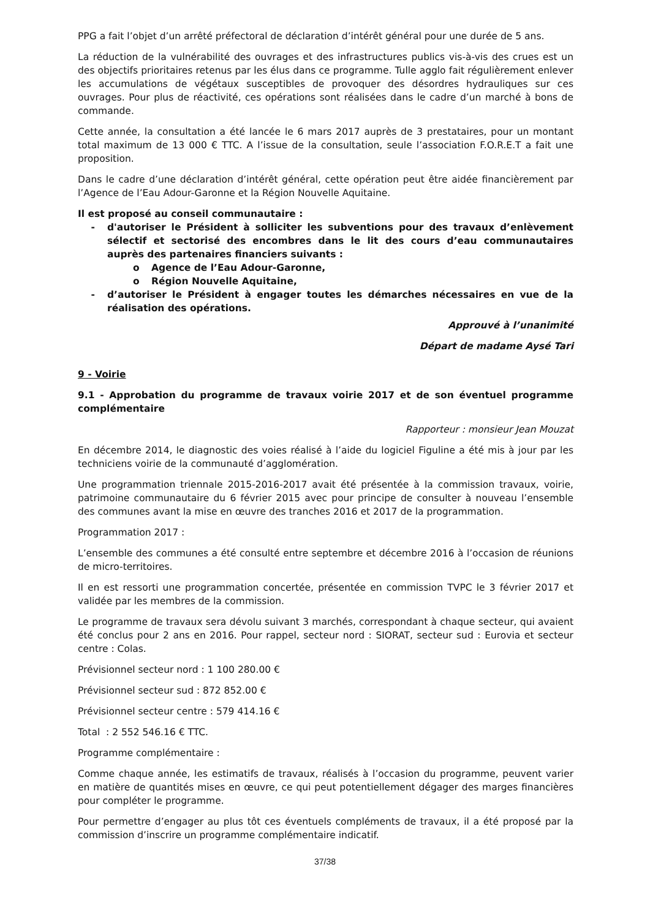PPG a fait l’objet d’un arrêté préfectoral de déclaration d’intérêt général pour une durée de 5 ans.
La réduction de la vulnérabilité des ouvrages et des infrastructures publics vis-à-vis des crues est un des objectifs prioritaires retenus par les élus dans ce programme. Tulle agglo fait régulièrement enlever les accumulations de végétaux susceptibles de provoquer des désordres hydrauliques sur ces ouvrages. Pour plus de réactivité, ces opérations sont réalisées dans le cadre d’un marché à bons de commande.
Cette année, la consultation a été lancée le 6 mars 2017 auprès de 3 prestataires, pour un montant total maximum de 13 000 € TTC. A l’issue de la consultation, seule l’association F.O.R.E.T a fait une proposition.
Dans le cadre d’une déclaration d’intérêt général, cette opération peut être aidée financièrement par l’Agence de l’Eau Adour-Garonne et la Région Nouvelle Aquitaine.
Il est proposé au conseil communautaire :
- d'autoriser le Président à solliciter les subventions pour des travaux d’enlèvement sélectif et sectorisé des encombres dans le lit des cours d’eau communautaires auprès des partenaires financiers suivants :
o Agence de l’Eau Adour-Garonne,
o Région Nouvelle Aquitaine,
- d’autoriser le Président à engager toutes les démarches nécessaires en vue de la réalisation des opérations.
Approuvé à l’unanimité
Départ de madame Aysé Tari
9 - Voirie
9.1 - Approbation du programme de travaux voirie 2017 et de son éventuel programme complémentaire
Rapporteur : monsieur Jean Mouzat
En décembre 2014, le diagnostic des voies réalisé à l’aide du logiciel Figuline a été mis à jour par les techniciens voirie de la communauté d’agglomération.
Une programmation triennale 2015-2016-2017 avait été présentée à la commission travaux, voirie, patrimoine communautaire du 6 février 2015 avec pour principe de consulter à nouveau l’ensemble des communes avant la mise en œuvre des tranches 2016 et 2017 de la programmation.
Programmation 2017 :
L’ensemble des communes a été consulté entre septembre et décembre 2016 à l’occasion de réunions de micro-territoires.
Il en est ressorti une programmation concertée, présentée en commission TVPC le 3 février 2017 et validée par les membres de la commission.
Le programme de travaux sera dévolu suivant 3 marchés, correspondant à chaque secteur, qui avaient été conclus pour 2 ans en 2016. Pour rappel, secteur nord : SIORAT, secteur sud : Eurovia et secteur centre : Colas.
Prévisionnel secteur nord : 1 100 280.00 €
Prévisionnel secteur sud : 872 852.00 €
Prévisionnel secteur centre : 579 414.16 €
Total : 2 552 546.16 € TTC.
Programme complémentaire :
Comme chaque année, les estimatifs de travaux, réalisés à l’occasion du programme, peuvent varier en matière de quantités mises en œuvre, ce qui peut potentiellement dégager des marges financières pour compléter le programme.
Pour permettre d’engager au plus tôt ces éventuels compléments de travaux, il a été proposé par la commission d’inscrire un programme complémentaire indicatif.
37/38